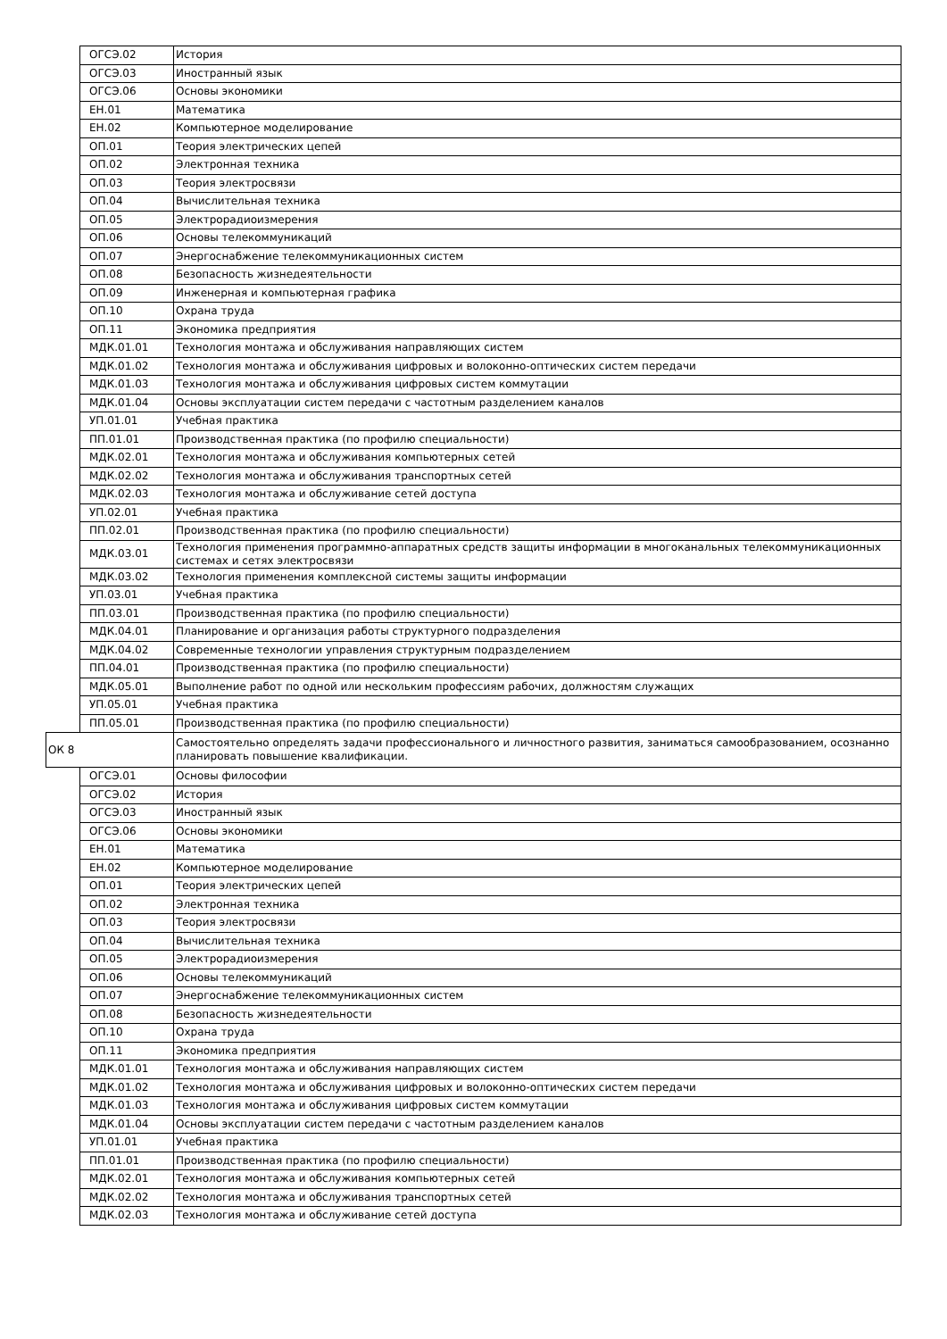| | ОГСЭ.02 | История |
| | ОГСЭ.03 | Иностранный язык |
| | ОГСЭ.06 | Основы экономики |
| | ЕН.01 | Математика |
| | ЕН.02 | Компьютерное моделирование |
| | ОП.01 | Теория электрических цепей |
| | ОП.02 | Электронная техника |
| | ОП.03 | Теория электросвязи |
| | ОП.04 | Вычислительная техника |
| | ОП.05 | Электрорадиоизмерения |
| | ОП.06 | Основы телекоммуникаций |
| | ОП.07 | Энергоснабжение телекоммуникационных систем |
| | ОП.08 | Безопасность жизнедеятельности |
| | ОП.09 | Инженерная и компьютерная графика |
| | ОП.10 | Охрана труда |
| | ОП.11 | Экономика предприятия |
| | МДК.01.01 | Технология монтажа и обслуживания направляющих систем |
| | МДК.01.02 | Технология монтажа и обслуживания цифровых и волоконно-оптических систем передачи |
| | МДК.01.03 | Технология монтажа и обслуживания цифровых систем коммутации |
| | МДК.01.04 | Основы эксплуатации систем передачи с частотным разделением каналов |
| | УП.01.01 | Учебная практика |
| | ПП.01.01 | Производственная практика (по профилю специальности) |
| | МДК.02.01 | Технология монтажа и обслуживания компьютерных сетей |
| | МДК.02.02 | Технология монтажа и обслуживания транспортных сетей |
| | МДК.02.03 | Технология монтажа и обслуживание сетей доступа |
| | УП.02.01 | Учебная практика |
| | ПП.02.01 | Производственная практика (по профилю специальности) |
| | МДК.03.01 | Технология применения программно-аппаратных средств защиты информации в многоканальных телекоммуникационных системах и сетях электросвязи |
| | МДК.03.02 | Технология применения комплексной системы защиты информации |
| | УП.03.01 | Учебная практика |
| | ПП.03.01 | Производственная практика (по профилю специальности) |
| | МДК.04.01 | Планирование и организация работы структурного подразделения |
| | МДК.04.02 | Современные технологии управления структурным подразделением |
| | ПП.04.01 | Производственная практика (по профилю специальности) |
| | МДК.05.01 | Выполнение работ по одной или нескольким профессиям рабочих, должностям служащих |
| | УП.05.01 | Учебная практика |
| | ПП.05.01 | Производственная практика (по профилю специальности) |
| ОК 8 | | Самостоятельно определять задачи профессионального и личностного развития, заниматься самообразованием, осознанно планировать повышение квалификации. |
| | ОГСЭ.01 | Основы философии |
| | ОГСЭ.02 | История |
| | ОГСЭ.03 | Иностранный язык |
| | ОГСЭ.06 | Основы экономики |
| | ЕН.01 | Математика |
| | ЕН.02 | Компьютерное моделирование |
| | ОП.01 | Теория электрических цепей |
| | ОП.02 | Электронная техника |
| | ОП.03 | Теория электросвязи |
| | ОП.04 | Вычислительная техника |
| | ОП.05 | Электрорадиоизмерения |
| | ОП.06 | Основы телекоммуникаций |
| | ОП.07 | Энергоснабжение телекоммуникационных систем |
| | ОП.08 | Безопасность жизнедеятельности |
| | ОП.10 | Охрана труда |
| | ОП.11 | Экономика предприятия |
| | МДК.01.01 | Технология монтажа и обслуживания направляющих систем |
| | МДК.01.02 | Технология монтажа и обслуживания цифровых и волоконно-оптических систем передачи |
| | МДК.01.03 | Технология монтажа и обслуживания цифровых систем коммутации |
| | МДК.01.04 | Основы эксплуатации систем передачи с частотным разделением каналов |
| | УП.01.01 | Учебная практика |
| | ПП.01.01 | Производственная практика (по профилю специальности) |
| | МДК.02.01 | Технология монтажа и обслуживания компьютерных сетей |
| | МДК.02.02 | Технология монтажа и обслуживания транспортных сетей |
| | МДК.02.03 | Технология монтажа и обслуживание сетей доступа |